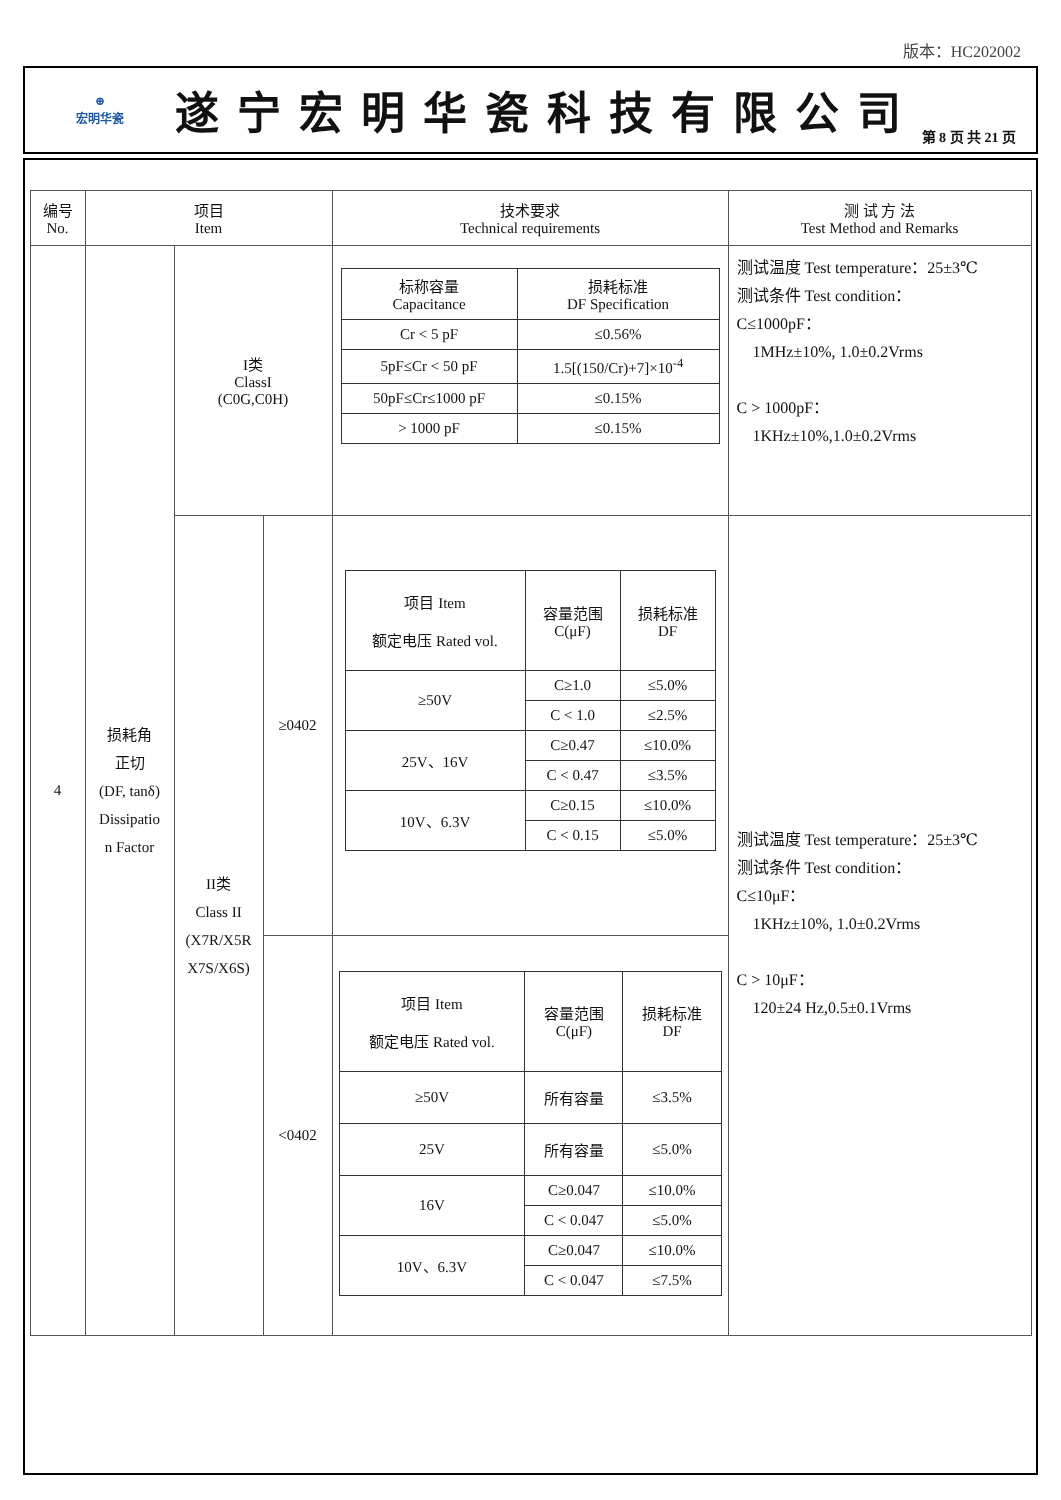版本：HC202002
⊕
宏明华瓷
遂宁宏明华瓷科技有限公司
第 8 页 共 21 页
| 编号 No. | 项目 Item | | | 技术要求 Technical requirements | 测 试 方 法 Test Method and Remarks |
| --- | --- | --- | --- | --- | --- |
| 4 | 损耗角 正切 (DF, tanδ) Dissipatio n Factor | I类 ClassI (C0G,C0H) | | / 标称容量 Capacitance / 损耗标准 DF Specification / / Cr < 5 pF / ≤0.56% / / 5pF≤Cr < 50 pF / 1.5[(150/Cr)+7]×10<sup>-4</sup> / / 50pF≤Cr≤1000 pF / ≤0.15% / / > 1000 pF / ≤0.15% / | 测试温度 Test temperature：25±3℃ 测试条件 Test condition： C≤1000pF： 1MHz±10%, 1.0±0.2Vrms C > 1000pF： 1KHz±10%,1.0±0.2Vrms |
| | | II类 Class II (X7R/X5R X7S/X6S) | ≥0402 | / 项目 Item 额定电压 Rated vol. / 容量范围 C(μF) / 损耗标准 DF / / ≥50V / C≥1.0 / ≤5.0% / / / C < 1.0 / ≤2.5% / / 25V、16V / C≥0.47 / ≤10.0% / / / C < 0.47 / ≤3.5% / / 10V、6.3V / C≥0.15 / ≤10.0% / / / C < 0.15 / ≤5.0% / | 测试温度 Test temperature：25±3℃ 测试条件 Test condition： C≤10μF： 1KHz±10%, 1.0±0.2Vrms C > 10μF： 120±24 Hz,0.5±0.1Vrms |
| | | | <0402 | / 项目 Item 额定电压 Rated vol. / 容量范围 C(μF) / 损耗标准 DF / / ≥50V / 所有容量 / ≤3.5% / / 25V / 所有容量 / ≤5.0% / / 16V / C≥0.047 / ≤10.0% / / / C < 0.047 / ≤5.0% / / 10V、6.3V / C≥0.047 / ≤10.0% / / / C < 0.047 / ≤7.5% / | |